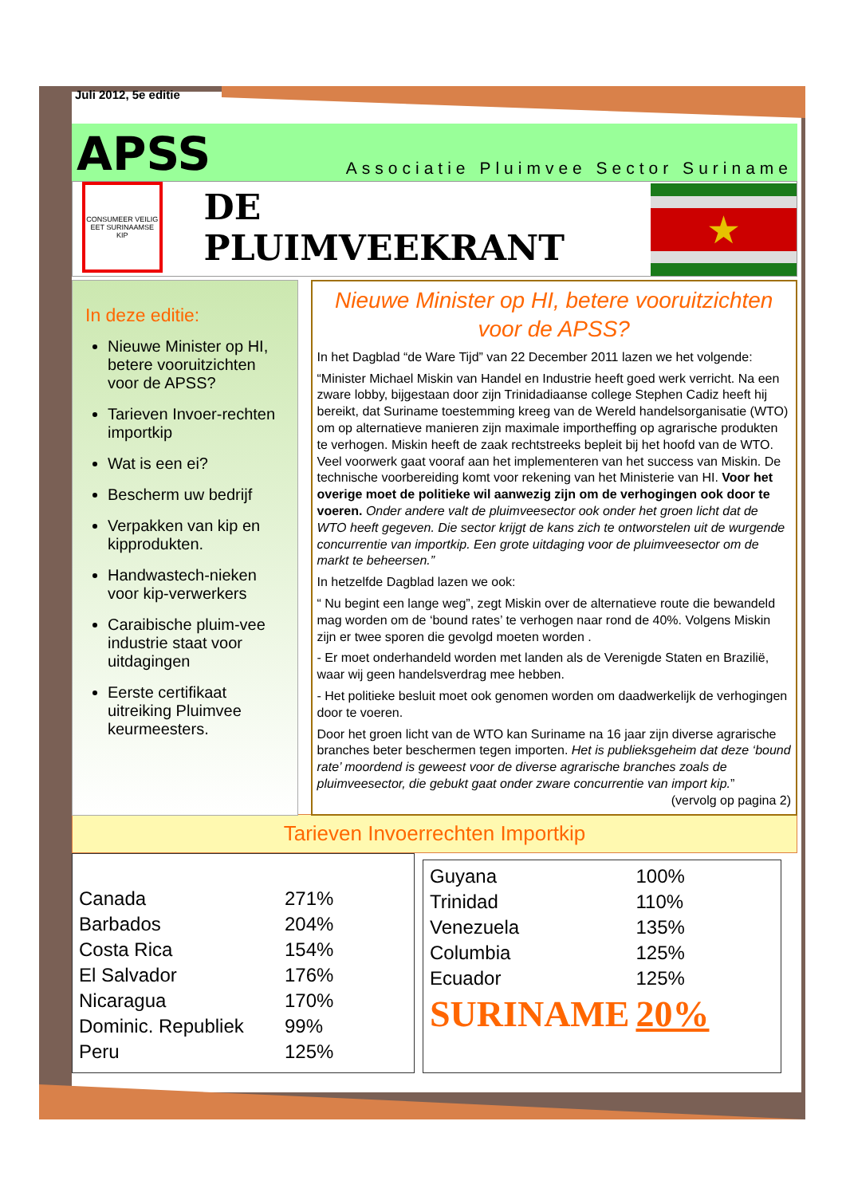Juli 2012, 5e editie
APSS Associatie Pluimvee Sector Suriname
CONSUMEER VEILIG EET SURINAAMSE KIP
DE PLUIMVEEKRANT
★
In deze editie:
Nieuwe Minister op HI, betere vooruitzichten voor de APSS?
Tarieven Invoer-rechten importkip
Wat is een ei?
Bescherm uw bedrijf
Verpakken van kip en kipprodukten.
Handwastech-nieken voor kip-verwerkers
Caraibische pluim-vee industrie staat voor uitdagingen
Eerste certifikaat uitreiking Pluimvee keurmeesters.
Nieuwe Minister op HI, betere vooruitzichten voor de APSS?
In het Dagblad “de Ware Tijd” van 22 December 2011 lazen we het volgende:
“Minister Michael Miskin van Handel en Industrie heeft goed werk verricht. Na een zware lobby, bijgestaan door zijn Trinidadiaanse college Stephen Cadiz heeft hij bereikt, dat Suriname toestemming kreeg van de Wereld handelsorganisatie (WTO) om op alternatieve manieren zijn maximale importheffing op agrarische produkten te verhogen. Miskin heeft de zaak rechtstreeks bepleit bij het hoofd van de WTO. Veel voorwerk gaat vooraf aan het implementeren van het success van Miskin. De technische voorbereiding komt voor rekening van het Ministerie van HI. Voor het overige moet de politieke wil aanwezig zijn om de verhogingen ook door te voeren. Onder andere valt de pluimveesector ook onder het groen licht dat de WTO heeft gegeven. Die sector krijgt de kans zich te ontworstelen uit de wurgende concurrentie van importkip. Een grote uitdaging voor de pluimveesector om de markt te beheersen.”
In hetzelfde Dagblad lazen we ook:
“ Nu begint een lange weg”, zegt Miskin over de alternatieve route die bewandeld mag worden om de ‘bound rates’ te verhogen naar rond de 40%. Volgens Miskin zijn er twee sporen die gevolgd moeten worden .
- Er moet onderhandeld worden met landen als de Verenigde Staten en Brazilië, waar wij geen handelsverdrag mee hebben.
- Het politieke besluit moet ook genomen worden om daadwerkelijk de verhogingen door te voeren.
Door het groen licht van de WTO kan Suriname na 16 jaar zijn diverse agrarische branches beter beschermen tegen importen. Het is publieksgeheim dat deze ‘bound rate’ moordend is geweest voor de diverse agrarische branches zoals de pluimveesector, die gebukt gaat onder zware concurrentie van import kip.” (vervolg op pagina 2)
Tarieven Invoerrechten Importkip
| Canada | 271% |
| Barbados | 204% |
| Costa Rica | 154% |
| El Salvador | 176% |
| Nicaragua | 170% |
| Dominic. Republiek | 99% |
| Peru | 125% |
| Guyana | 100% |
| Trinidad | 110% |
| Venezuela | 135% |
| Columbia | 125% |
| Ecuador | 125% |
| SURINAME | 20% |